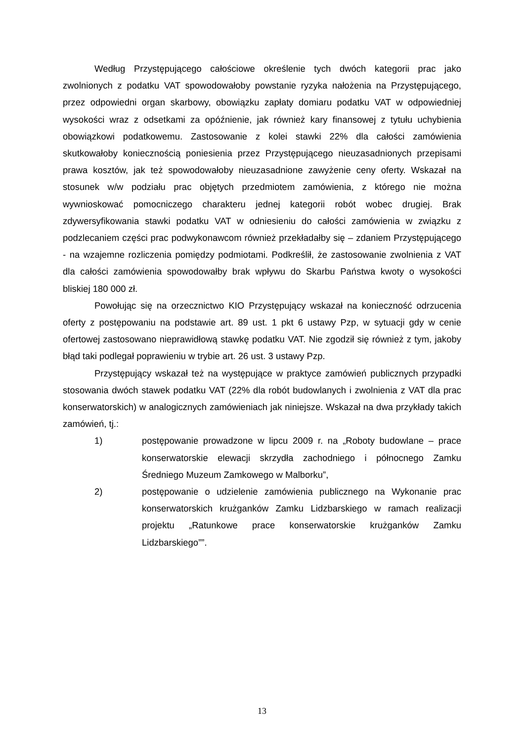Według Przystępującego całościowe określenie tych dwóch kategorii prac jako zwolnionych z podatku VAT spowodowałoby powstanie ryzyka nałożenia na Przystępującego, przez odpowiedni organ skarbowy, obowiązku zapłaty domiaru podatku VAT w odpowiedniej wysokości wraz z odsetkami za opóźnienie, jak również kary finansowej z tytułu uchybienia obowiązkowi podatkowemu. Zastosowanie z kolei stawki 22% dla całości zamówienia skutkowałoby koniecznością poniesienia przez Przystępującego nieuzasadnionych przepisami prawa kosztów, jak też spowodowałoby nieuzasadnione zawyżenie ceny oferty. Wskazał na stosunek w/w podziału prac objętych przedmiotem zamówienia, z którego nie można wywnioskować pomocniczego charakteru jednej kategorii robót wobec drugiej. Brak zdywersyfikowania stawki podatku VAT w odniesieniu do całości zamówienia w związku z podzlecaniem części prac podwykonawcom również przekładałby się – zdaniem Przystępującego - na wzajemne rozliczenia pomiędzy podmiotami. Podkreślił, że zastosowanie zwolnienia z VAT dla całości zamówienia spowodowałby brak wpływu do Skarbu Państwa kwoty o wysokości bliskiej 180 000 zł.
Powołując się na orzecznictwo KIO Przystępujący wskazał na konieczność odrzucenia oferty z postępowaniu na podstawie art. 89 ust. 1 pkt 6 ustawy Pzp, w sytuacji gdy w cenie ofertowej zastosowano nieprawidłową stawkę podatku VAT. Nie zgodził się również z tym, jakoby błąd taki podlegał poprawieniu w trybie art. 26 ust. 3 ustawy Pzp.
Przystępujący wskazał też na występujące w praktyce zamówień publicznych przypadki stosowania dwóch stawek podatku VAT (22% dla robót budowlanych i zwolnienia z VAT dla prac konserwatorskich) w analogicznych zamówieniach jak niniejsze. Wskazał na dwa przykłady takich zamówień, tj.:
1) postępowanie prowadzone w lipcu 2009 r. na „Roboty budowlane – prace konserwatorskie elewacji skrzydła zachodniego i północnego Zamku Średniego Muzeum Zamkowego w Malborku”,
2) postępowanie o udzielenie zamówienia publicznego na Wykonanie prac konserwatorskich krużganków Zamku Lidzbarskiego w ramach realizacji projektu „Ratunkowe prace konserwatorskie krużganków Zamku Lidzbarskiego””.
13